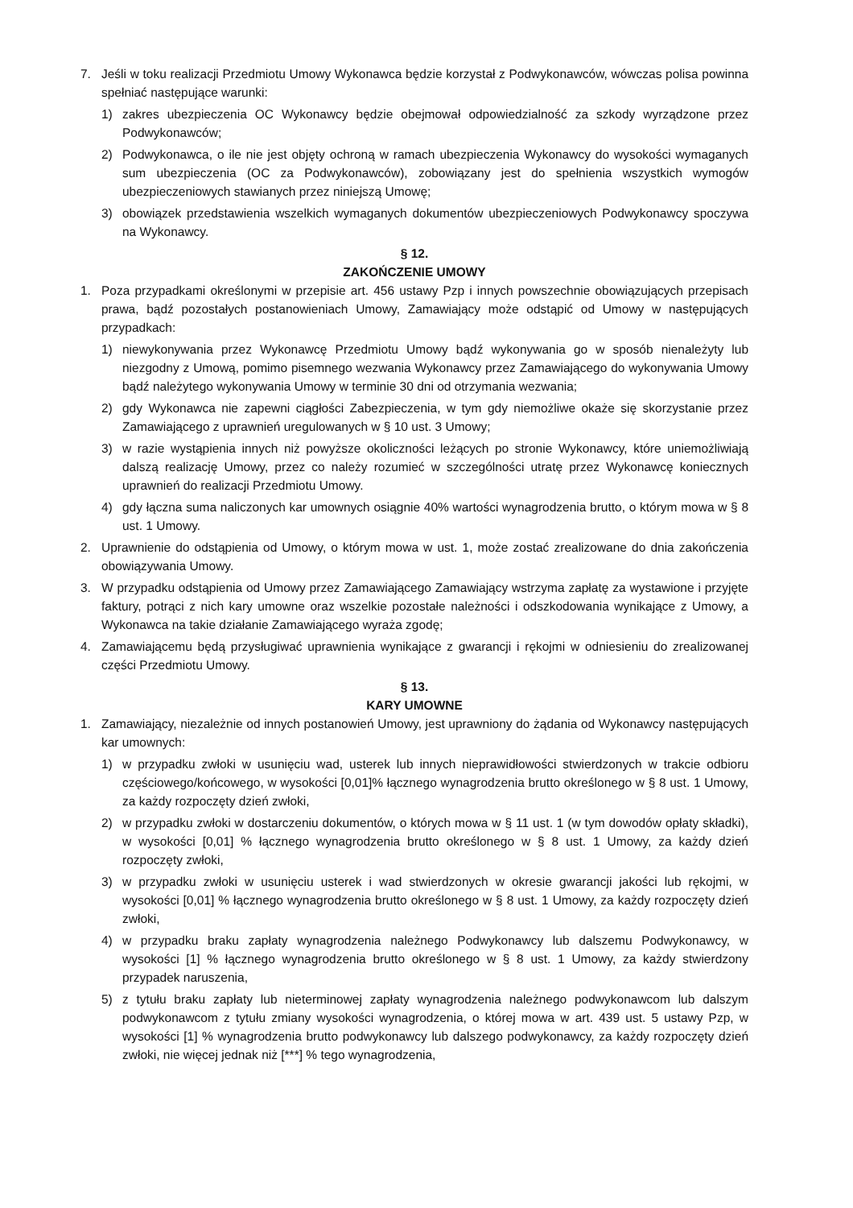7. Jeśli w toku realizacji Przedmiotu Umowy Wykonawca będzie korzystał z Podwykonawców, wówczas polisa powinna spełniać następujące warunki:
1) zakres ubezpieczenia OC Wykonawcy będzie obejmował odpowiedzialność za szkody wyrządzone przez Podwykonawców;
2) Podwykonawca, o ile nie jest objęty ochroną w ramach ubezpieczenia Wykonawcy do wysokości wymaganych sum ubezpieczenia (OC za Podwykonawców), zobowiązany jest do spełnienia wszystkich wymogów ubezpieczeniowych stawianych przez niniejszą Umowę;
3) obowiązek przedstawienia wszelkich wymaganych dokumentów ubezpieczeniowych Podwykonawcy spoczywa na Wykonawcy.
§ 12.
ZAKOŃCZENIE UMOWY
1. Poza przypadkami określonymi w przepisie art. 456 ustawy Pzp i innych powszechnie obowiązujących przepisach prawa, bądź pozostałych postanowieniach Umowy, Zamawiający może odstąpić od Umowy w następujących przypadkach:
1) niewykonywania przez Wykonawcę Przedmiotu Umowy bądź wykonywania go w sposób nienależyty lub niezgodny z Umową, pomimo pisemnego wezwania Wykonawcy przez Zamawiającego do wykonywania Umowy bądź należytego wykonywania Umowy w terminie 30 dni od otrzymania wezwania;
2) gdy Wykonawca nie zapewni ciągłości Zabezpieczenia, w tym gdy niemożliwe okaże się skorzystanie przez Zamawiającego z uprawnień uregulowanych w § 10 ust. 3 Umowy;
3) w razie wystąpienia innych niż powyższe okoliczności leżących po stronie Wykonawcy, które uniemożliwiają dalszą realizację Umowy, przez co należy rozumieć w szczególności utratę przez Wykonawcę koniecznych uprawnień do realizacji Przedmiotu Umowy.
4) gdy łączna suma naliczonych kar umownych osiągnie 40% wartości wynagrodzenia brutto, o którym mowa w § 8 ust. 1 Umowy.
2. Uprawnienie do odstąpienia od Umowy, o którym mowa w ust. 1, może zostać zrealizowane do dnia zakończenia obowiązywania Umowy.
3. W przypadku odstąpienia od Umowy przez Zamawiającego Zamawiający wstrzyma zapłatę za wystawione i przyjęte faktury, potrąci z nich kary umowne oraz wszelkie pozostałe należności i odszkodowania wynikające z Umowy, a Wykonawca na takie działanie Zamawiającego wyraża zgodę;
4. Zamawiającemu będą przysługiwać uprawnienia wynikające z gwarancji i rękojmi w odniesieniu do zrealizowanej części Przedmiotu Umowy.
§ 13.
KARY UMOWNE
1. Zamawiający, niezależnie od innych postanowień Umowy, jest uprawniony do żądania od Wykonawcy następujących kar umownych:
1) w przypadku zwłoki w usunięciu wad, usterek lub innych nieprawidłowości stwierdzonych w trakcie odbioru częściowego/końcowego, w wysokości [0,01]% łącznego wynagrodzenia brutto określonego w § 8 ust. 1 Umowy, za każdy rozpoczęty dzień zwłoki,
2) w przypadku zwłoki w dostarczeniu dokumentów, o których mowa w § 11 ust. 1 (w tym dowodów opłaty składki), w wysokości [0,01] % łącznego wynagrodzenia brutto określonego w § 8 ust. 1 Umowy, za każdy dzień rozpoczęty zwłoki,
3) w przypadku zwłoki w usunięciu usterek i wad stwierdzonych w okresie gwarancji jakości lub rękojmi, w wysokości [0,01] % łącznego wynagrodzenia brutto określonego w § 8 ust. 1 Umowy, za każdy rozpoczęty dzień zwłoki,
4) w przypadku braku zapłaty wynagrodzenia należnego Podwykonawcy lub dalszemu Podwykonawcy, w wysokości [1] % łącznego wynagrodzenia brutto określonego w § 8 ust. 1 Umowy, za każdy stwierdzony przypadek naruszenia,
5) z tytułu braku zapłaty lub nieterminowej zapłaty wynagrodzenia należnego podwykonawcom lub dalszym podwykonawcom z tytułu zmiany wysokości wynagrodzenia, o której mowa w art. 439 ust. 5 ustawy Pzp, w wysokości [1] % wynagrodzenia brutto podwykonawcy lub dalszego podwykonawcy, za każdy rozpoczęty dzień zwłoki, nie więcej jednak niż [***] % tego wynagrodzenia,